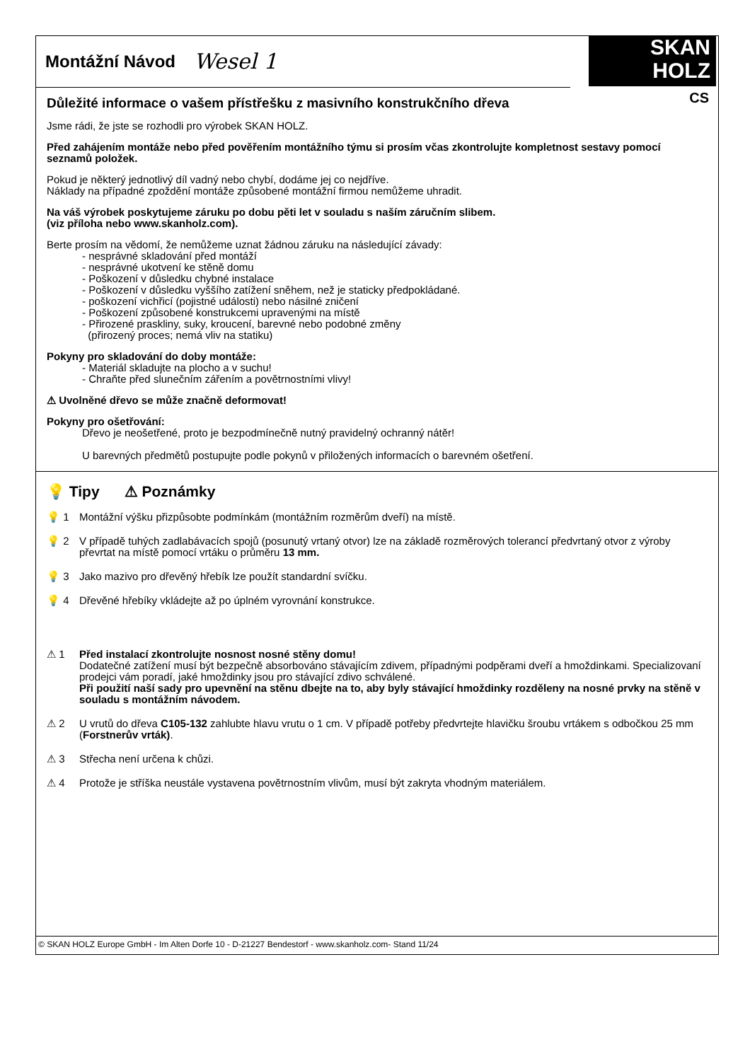Montážní Návod
Wesel 1
SKAN
HOLZ
CS
Důležité informace o vašem přístřešku z masivního konstrukčního dřeva
Jsme rádi, že jste se rozhodli pro výrobek SKAN HOLZ.
Před zahájením montáže nebo před pověřením montážního týmu si prosím včas zkontrolujte kompletnost sestavy pomocí seznamů položek.
Pokud je některý jednotlivý díl vadný nebo chybí, dodáme jej co nejdříve.
Náklady na případné zpoždění montáže způsobené montážní firmou nemůžeme uhradit.
Na váš výrobek poskytujeme záruku po dobu pěti let v souladu s naším záručním slibem.
(viz příloha nebo www.skanholz.com).
Berte prosím na vědomí, že nemůžeme uznat žádnou záruku na následující závady:
- nesprávné skladování před montáží
- nesprávné ukotvení ke stěně domu
- Poškození v důsledku chybné instalace
- Poškození v důsledku vyššího zatížení sněhem, než je staticky předpokládané.
- poškození vichřicí (pojistné události) nebo násilné zničení
- Poškození způsobené konstrukcemi upravenými na místě
- Přirozené praskliny, suky, kroucení, barevné nebo podobné změny
(přirozený proces; nemá vliv na statiku)
Pokyny pro skladování do doby montáže:
- Materiál skladujte na plocho a v suchu!
- Chraňte před slunečním zářením a povětrnostními vlivy!
⚠ Uvolněné dřevo se může značně deformovat!
Pokyny pro ošetřování:
Dřevo je neošetřené, proto je bezpodmínečně nutný pravidelný ochranný nátěr!
U barevných předmětů postupujte podle pokynů v přiložených informacích o barevném ošetření.
💡 Tipy ⚠ Poznámky
💡 1 Montážní výšku přizpůsobte podmínkám (montážním rozměrům dveří) na místě.
💡 2 V případě tuhých zadlabávacích spojů (posunutý vrtaný otvor) lze na základě rozměrových tolerancí předvrtaný otvor z výroby převrtat na místě pomocí vrtáku o průměru 13 mm.
💡 3 Jako mazivo pro dřevěný hřebík lze použít standardní svíčku.
💡 4 Dřevěné hřebíky vkládejte až po úplném vyrovnání konstrukce.
⚠ 1 Před instalací zkontrolujte nosnost nosné stěny domu!
Dodatečné zatížení musí být bezpečně absorbováno stávajícím zdivem, případnými podpěrami dveří a hmoždinkami. Specializovaní prodejci vám poradí, jaké hmoždinky jsou pro stávající zdivo schválené.
Při použití naší sady pro upevnění na stěnu dbejte na to, aby byly stávající hmoždinky rozděleny na nosné prvky na stěně v souladu s montážním návodem.
⚠ 2 U vrutů do dřeva C105-132 zahlubte hlavu vrutu o 1 cm. V případě potřeby předvrtejte hlavičku šroubu vrtákem s odbočkou 25 mm (Forstnerův vrták).
⚠ 3 Střecha není určena k chůzi.
⚠ 4 Protože je stříška neustále vystavena povětrnostním vlivům, musí být zakryta vhodným materiálem.
© SKAN HOLZ Europe GmbH - Im Alten Dorfe 10 - D-21227 Bendestorf - www.skanholz.com- Stand 11/24